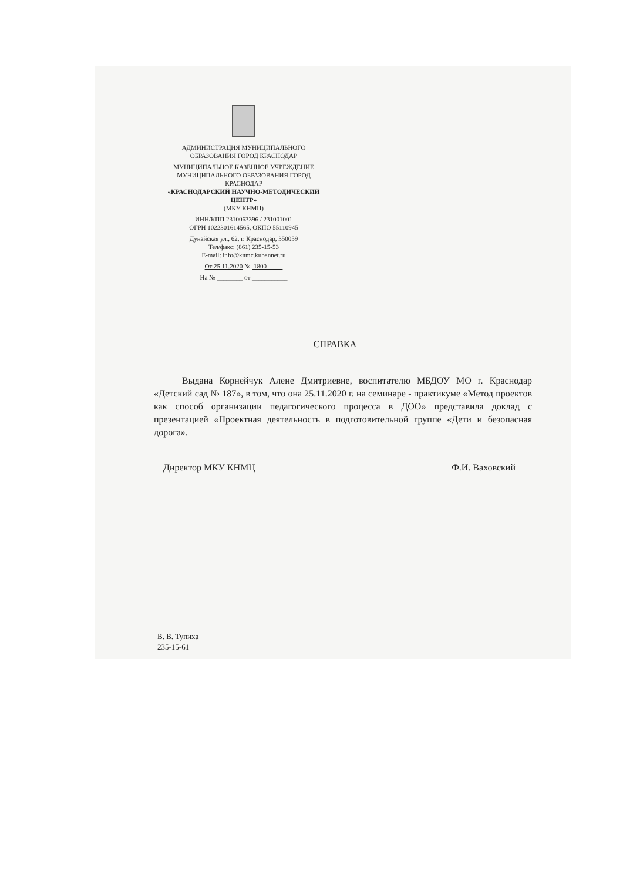АДМИНИСТРАЦИЯ МУНИЦИПАЛЬНОГО ОБРАЗОВАНИЯ ГОРОД КРАСНОДАР
МУНИЦИПАЛЬНОЕ КАЗЁННОЕ УЧРЕЖДЕНИЕ МУНИЦИПАЛЬНОГО ОБРАЗОВАНИЯ ГОРОД КРАСНОДАР
«КРАСНОДАРСКИЙ НАУЧНО-МЕТОДИЧЕСКИЙ ЦЕНТР»
(МКУ КНМЦ)
ИНН/КПП 2310063396 / 231001001
ОГРН 1022301614565, ОКПО 55110945
Дунайская ул., 62, г. Краснодар, 350059
Тел/факс: (861) 235-15-53
E-mail: info@knmc.kubannet.ru
От 25.11.2020 № 1800
На № ________ от ___________
СПРАВКА
Выдана Корнейчук Алене Дмитриевне, воспитателю МБДОУ МО г. Краснодар «Детский сад № 187», в том, что она 25.11.2020 г. на семинаре - практикуме «Метод проектов как способ организации педагогического процесса в ДОО» представила доклад с презентацией «Проектная деятельность в подготовительной группе «Дети и безопасная дорога».
Директор МКУ КНМЦ Ф.И. Ваховский
В. В. Тупиха
235-15-61